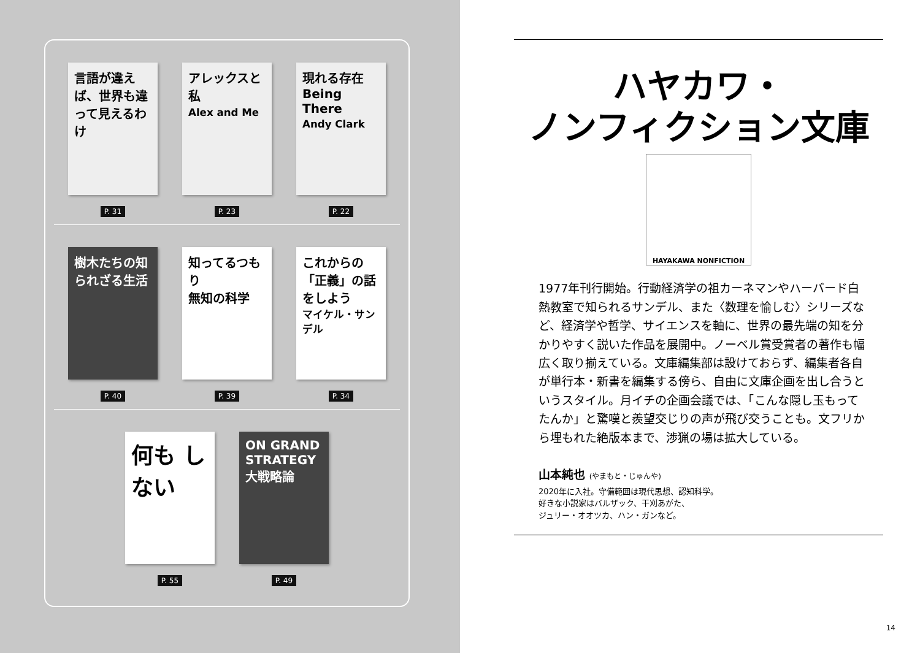言語が違えば、世界も違って見えるわけ
P. 31
アレックスと私
Alex and Me
P. 23
現れる存在
Being There
Andy Clark
P. 22
樹木たちの知られざる生活
P. 40
知ってるつもり
無知の科学
P. 39
これからの「正義」の話をしよう
マイケル・サンデル
P. 34
何も しない
P. 55
ON GRAND STRATEGY
大戦略論
P. 49
ハヤカワ・
ノンフィクション文庫
HAYAKAWA NONFICTION
1977年刊行開始。行動経済学の祖カーネマンやハーバード白熱教室で知られるサンデル、また〈数理を愉しむ〉シリーズなど、経済学や哲学、サイエンスを軸に、世界の最先端の知を分かりやすく説いた作品を展開中。ノーベル賞受賞者の著作も幅広く取り揃えている。文庫編集部は設けておらず、編集者各自が単行本・新書を編集する傍ら、自由に文庫企画を出し合うというスタイル。月イチの企画会議では、「こんな隠し玉もってたんか」と驚嘆と羨望交じりの声が飛び交うことも。文フリから埋もれた絶版本まで、渉猟の場は拡大している。
山本純也 (やまもと・じゅんや)
2020年に入社。守備範囲は現代思想、認知科学。
好きな小説家はバルザック、干刈あがた、
ジュリー・オオツカ、ハン・ガンなど。
14